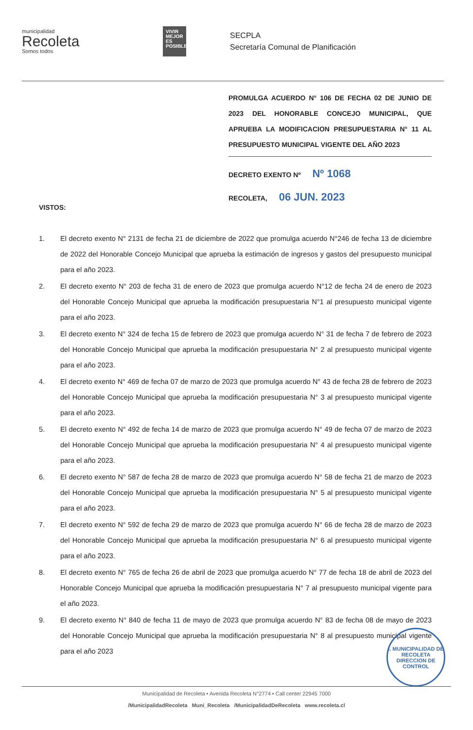municipalidad
Recoleta
Somos todos
VIVIR MEJOR ES POSIBLE
SECPLA
Secretaría Comunal de Planificación
PROMULGA ACUERDO N° 106 DE FECHA 02 DE JUNIO DE 2023 DEL HONORABLE CONCEJO MUNICIPAL, QUE APRUEBA LA MODIFICACION PRESUPUESTARIA N° 11 AL PRESUPUESTO MUNICIPAL VIGENTE DEL AÑO 2023
DECRETO EXENTO Nº Nº 1068
RECOLETA, 06 JUN. 2023
VISTOS:
1. El decreto exento N° 2131 de fecha 21 de diciembre de 2022 que promulga acuerdo N°246 de fecha 13 de diciembre de 2022 del Honorable Concejo Municipal que aprueba la estimación de ingresos y gastos del presupuesto municipal para el año 2023.
2. El decreto exento N° 203 de fecha 31 de enero de 2023 que promulga acuerdo N°12 de fecha 24 de enero de 2023 del Honorable Concejo Municipal que aprueba la modificación presupuestaria N°1 al presupuesto municipal vigente para el año 2023.
3. El decreto exento N° 324 de fecha 15 de febrero de 2023 que promulga acuerdo N° 31 de fecha 7 de febrero de 2023 del Honorable Concejo Municipal que aprueba la modificación presupuestaria N° 2 al presupuesto municipal vigente para el año 2023.
4. El decreto exento N° 469 de fecha 07 de marzo de 2023 que promulga acuerdo N° 43 de fecha 28 de febrero de 2023 del Honorable Concejo Municipal que aprueba la modificación presupuestaria N° 3 al presupuesto municipal vigente para el año 2023.
5. El decreto exento N° 492 de fecha 14 de marzo de 2023 que promulga acuerdo N° 49 de fecha 07 de marzo de 2023 del Honorable Concejo Municipal que aprueba la modificación presupuestaria N° 4 al presupuesto municipal vigente para el año 2023.
6. El decreto exento N° 587 de fecha 28 de marzo de 2023 que promulga acuerdo N° 58 de fecha 21 de marzo de 2023 del Honorable Concejo Municipal que aprueba la modificación presupuestaria N° 5 al presupuesto municipal vigente para el año 2023.
7. El decreto exento N° 592 de fecha 29 de marzo de 2023 que promulga acuerdo N° 66 de fecha 28 de marzo de 2023 del Honorable Concejo Municipal que aprueba la modificación presupuestaria N° 6 al presupuesto municipal vigente para el año 2023.
8. El decreto exento N° 765 de fecha 26 de abril de 2023 que promulga acuerdo N° 77 de fecha 18 de abril de 2023 del Honorable Concejo Municipal que aprueba la modificación presupuestaria N° 7 al presupuesto municipal vigente para el año 2023.
9. El decreto exento N° 840 de fecha 11 de mayo de 2023 que promulga acuerdo N° 83 de fecha 08 de mayo de 2023 del Honorable Concejo Municipal que aprueba la modificación presupuestaria N° 8 al presupuesto municipal vigente para el año 2023
I. MUNICIPALIDAD DE RECOLETA
DIRECCION DE CONTROL
Municipalidad de Recoleta • Avenida Recoleta N°2774 • Call center 22945 7000
/MunicipalidadRecoleta Muni_Recoleta /MunicipalidadDeRecoleta www.recoleta.cl